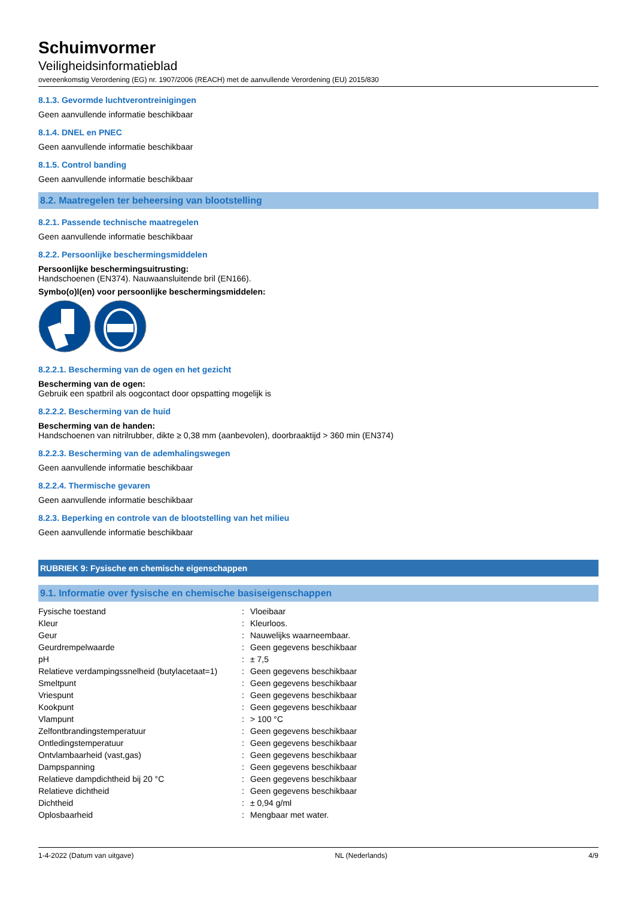Schuimvormer
Veiligheidsinformatieblad
overeenkomstig Verordening (EG) nr. 1907/2006 (REACH) met de aanvullende Verordening (EU) 2015/830
8.1.3. Gevormde luchtverontreinigingen
Geen aanvullende informatie beschikbaar
8.1.4. DNEL en PNEC
Geen aanvullende informatie beschikbaar
8.1.5. Control banding
Geen aanvullende informatie beschikbaar
8.2. Maatregelen ter beheersing van blootstelling
8.2.1. Passende technische maatregelen
Geen aanvullende informatie beschikbaar
8.2.2. Persoonlijke beschermingsmiddelen
Persoonlijke beschermingsuitrusting:
Handschoenen (EN374). Nauwaansluitende bril (EN166).
Symbo(o)l(en) voor persoonlijke beschermingsmiddelen:
8.2.2.1. Bescherming van de ogen en het gezicht
Bescherming van de ogen:
Gebruik een spatbril als oogcontact door opspatting mogelijk is
8.2.2.2. Bescherming van de huid
Bescherming van de handen:
Handschoenen van nitrilrubber, dikte ≥ 0,38 mm (aanbevolen), doorbraaktijd > 360 min (EN374)
8.2.2.3. Bescherming van de ademhalingswegen
Geen aanvullende informatie beschikbaar
8.2.2.4. Thermische gevaren
Geen aanvullende informatie beschikbaar
8.2.3. Beperking en controle van de blootstelling van het milieu
Geen aanvullende informatie beschikbaar
RUBRIEK 9: Fysische en chemische eigenschappen
9.1. Informatie over fysische en chemische basiseigenschappen
| Fysische toestand | : | Vloeibaar |
| Kleur | : | Kleurloos. |
| Geur | : | Nauwelijks waarneembaar. |
| Geurdrempelwaarde | : | Geen gegevens beschikbaar |
| pH | : | ± 7,5 |
| Relatieve verdampingssnelheid (butylacetaat=1) | : | Geen gegevens beschikbaar |
| Smeltpunt | : | Geen gegevens beschikbaar |
| Vriespunt | : | Geen gegevens beschikbaar |
| Kookpunt | : | Geen gegevens beschikbaar |
| Vlampunt | : | > 100 °C |
| Zelfontbrandingstemperatuur | : | Geen gegevens beschikbaar |
| Ontledingstemperatuur | : | Geen gegevens beschikbaar |
| Ontvlambaarheid (vast,gas) | : | Geen gegevens beschikbaar |
| Dampspanning | : | Geen gegevens beschikbaar |
| Relatieve dampdichtheid bij 20 °C | : | Geen gegevens beschikbaar |
| Relatieve dichtheid | : | Geen gegevens beschikbaar |
| Dichtheid | : | ± 0,94 g/ml |
| Oplosbaarheid | : | Mengbaar met water. |
1-4-2022 (Datum van uitgave) NL (Nederlands) 4/9